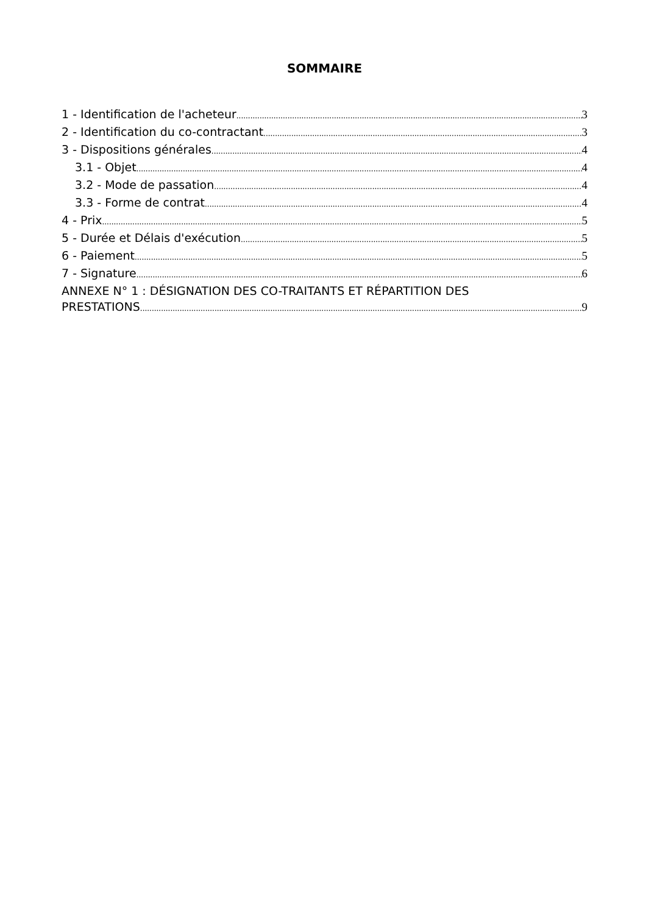SOMMAIRE
1 - Identification de l'acheteur 3
2 - Identification du co-contractant 3
3 - Dispositions générales 4
3.1 - Objet 4
3.2 - Mode de passation 4
3.3 - Forme de contrat 4
4 - Prix 5
5 - Durée et Délais d'exécution 5
6 - Paiement 5
7 - Signature 6
ANNEXE N° 1 : DÉSIGNATION DES CO-TRAITANTS ET RÉPARTITION DES
PRESTATIONS 9